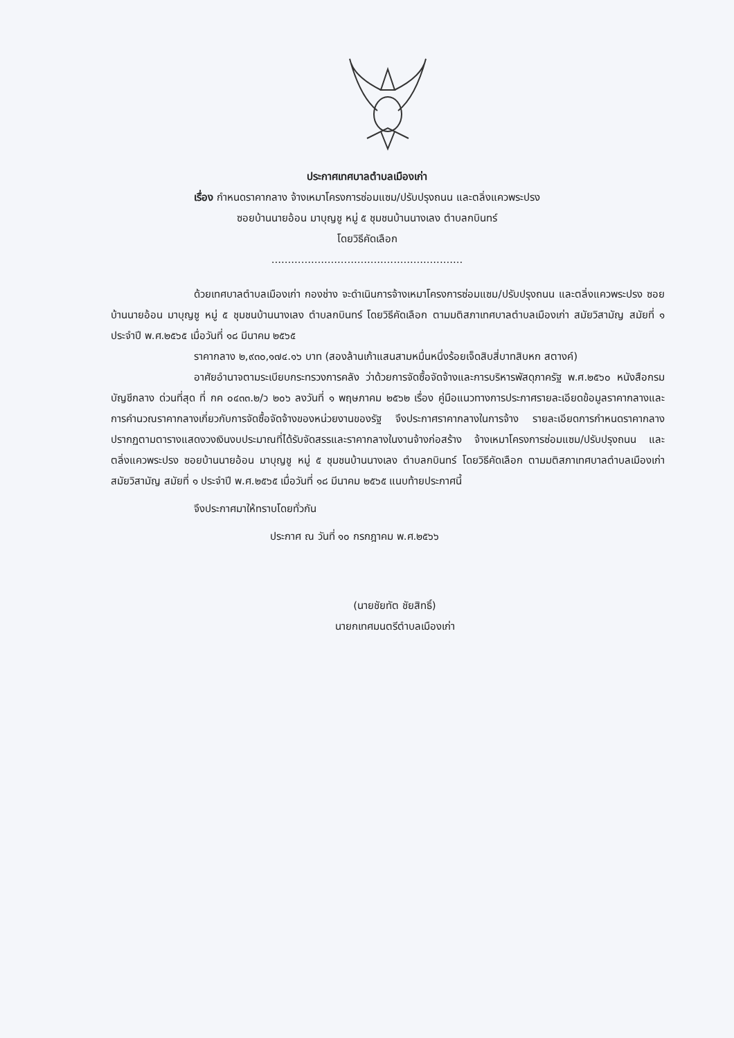ประกาศเทศบาลตำบลเมืองเก่า
เรื่อง กำหนดราคากลาง จ้างเหมาโครงการซ่อมแซม/ปรับปรุงถนน และตลิ่งแควพระปรง
ซอยบ้านนายอ้อน มาบุญชู หมู่ ๕ ชุมชนบ้านนางเลง ตำบลกบินทร์
โดยวิธีคัดเลือก
..........................................................
ด้วยเทศบาลตำบลเมืองเก่า กองช่าง จะดำเนินการจ้างเหมาโครงการซ่อมแซม/ปรับปรุงถนน และตลิ่งแควพระปรง ซอยบ้านนายอ้อน มาบุญชู หมู่ ๕ ชุมชนบ้านนางเลง ตำบลกบินทร์ โดยวิธีคัดเลือก ตามมติสภาเทศบาลตำบลเมืองเก่า สมัยวิสามัญ สมัยที่ ๑ ประจำปี พ.ศ.๒๕๖๕ เมื่อวันที่ ๑๘ มีนาคม ๒๕๖๕
ราคากลาง ๒,๙๓๐,๑๗๔.๑๖ บาท (สองล้านเก้าแสนสามหมื่นหนึ่งร้อยเจ็ดสิบสี่บาทสิบหก สตางค์)
อาศัยอำนาจตามระเบียบกระทรวงการคลัง ว่าด้วยการจัดซื้อจัดจ้างและการบริหารพัสดุภาครัฐ พ.ศ.๒๕๖๐ หนังสือกรมบัญชีกลาง ด่วนที่สุด ที่ กค ๐๔๓๓.๒/ว ๒๐๖ ลงวันที่ ๑ พฤษภาคม ๒๕๖๒ เรื่อง คู่มือแนวทางการประกาศรายละเอียดข้อมูลราคากลางและการคำนวณราคากลางเกี่ยวกับการจัดซื้อจัดจ้างของหน่วยงานของรัฐ จึงประกาศราคากลางในการจ้าง รายละเอียดการกำหนดราคากลางปรากฏตามตารางแสดงวงเงินงบประมาณที่ได้รับจัดสรรและราคากลางในงานจ้างก่อสร้าง จ้างเหมาโครงการซ่อมแซม/ปรับปรุงถนน และตลิ่งแควพระปรง ซอยบ้านนายอ้อน มาบุญชู หมู่ ๕ ชุมชนบ้านนางเลง ตำบลกบินทร์ โดยวิธีคัดเลือก ตามมติสภาเทศบาลตำบลเมืองเก่า สมัยวิสามัญ สมัยที่ ๑ ประจำปี พ.ศ.๒๕๖๕ เมื่อวันที่ ๑๘ มีนาคม ๒๕๖๕ แนบท้ายประกาศนี้
จึงประกาศมาให้ทราบโดยทั่วกัน
ประกาศ ณ วันที่ ๑๐ กรกฎาคม พ.ศ.๒๕๖๖
(นายชัยทัต ชัยสิทธิ์)
นายกเทศมนตรีตำบลเมืองเก่า